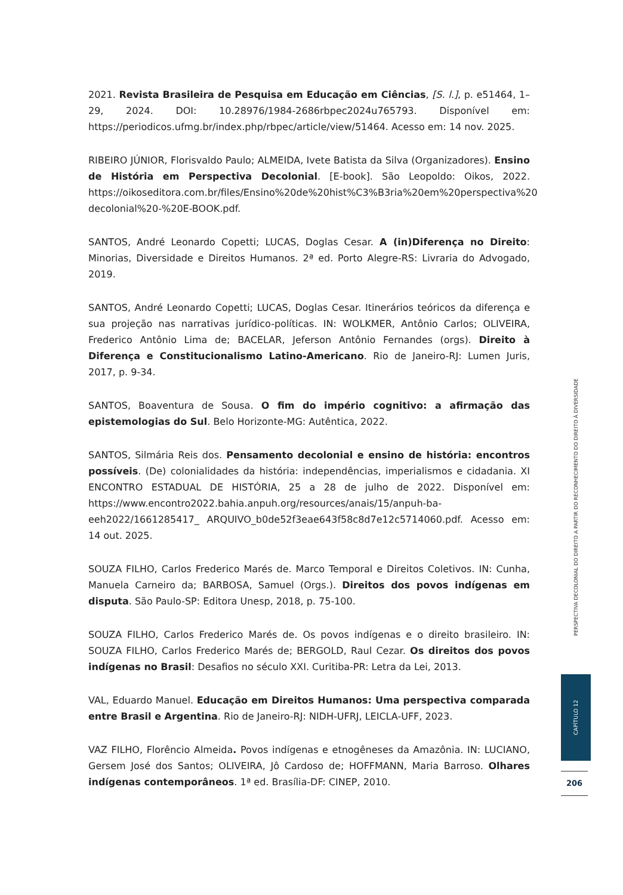2021. Revista Brasileira de Pesquisa em Educação em Ciências, [S. l.], p. e51464, 1–29, 2024. DOI: 10.28976/1984-2686rbpec2024u765793. Disponível em: https://periodicos.ufmg.br/index.php/rbpec/article/view/51464. Acesso em: 14 nov. 2025.
RIBEIRO JÚNIOR, Florisvaldo Paulo; ALMEIDA, Ivete Batista da Silva (Organizadores). Ensino de História em Perspectiva Decolonial. [E-book]. São Leopoldo: Oikos, 2022. https://oikoseditora.com.br/files/Ensino%20de%20hist%C3%B3ria%20em%20perspectiva%20 decolonial%20-%20E-BOOK.pdf.
SANTOS, André Leonardo Copetti; LUCAS, Doglas Cesar. A (in)Diferença no Direito: Minorias, Diversidade e Direitos Humanos. 2ª ed. Porto Alegre-RS: Livraria do Advogado, 2019.
SANTOS, André Leonardo Copetti; LUCAS, Doglas Cesar. Itinerários teóricos da diferença e sua projeção nas narrativas jurídico-políticas. IN: WOLKMER, Antônio Carlos; OLIVEIRA, Frederico Antônio Lima de; BACELAR, Jeferson Antônio Fernandes (orgs). Direito à Diferença e Constitucionalismo Latino-Americano. Rio de Janeiro-RJ: Lumen Juris, 2017, p. 9-34.
SANTOS, Boaventura de Sousa. O fim do império cognitivo: a afirmação das epistemologias do Sul. Belo Horizonte-MG: Autêntica, 2022.
SANTOS, Silmária Reis dos. Pensamento decolonial e ensino de história: encontros possíveis. (De) colonialidades da história: independências, imperialismos e cidadania. XI ENCONTRO ESTADUAL DE HISTÓRIA, 25 a 28 de julho de 2022. Disponível em: https://www.encontro2022.bahia.anpuh.org/resources/anais/15/anpuh-ba-eeh2022/1661285417_ ARQUIVO_b0de52f3eae643f58c8d7e12c5714060.pdf. Acesso em: 14 out. 2025.
SOUZA FILHO, Carlos Frederico Marés de. Marco Temporal e Direitos Coletivos. IN: Cunha, Manuela Carneiro da; BARBOSA, Samuel (Orgs.). Direitos dos povos indígenas em disputa. São Paulo-SP: Editora Unesp, 2018, p. 75-100.
SOUZA FILHO, Carlos Frederico Marés de. Os povos indígenas e o direito brasileiro. IN: SOUZA FILHO, Carlos Frederico Marés de; BERGOLD, Raul Cezar. Os direitos dos povos indígenas no Brasil: Desafios no século XXI. Curitiba-PR: Letra da Lei, 2013.
VAL, Eduardo Manuel. Educação em Direitos Humanos: Uma perspectiva comparada entre Brasil e Argentina. Rio de Janeiro-RJ: NIDH-UFRJ, LEICLA-UFF, 2023.
VAZ FILHO, Florêncio Almeida. Povos indígenas e etnogêneses da Amazônia. IN: LUCIANO, Gersem José dos Santos; OLIVEIRA, Jô Cardoso de; HOFFMANN, Maria Barroso. Olhares indígenas contemporâneos. 1ª ed. Brasília-DF: CINEP, 2010.
PERSPECTIVA DECOLONIAL DO DIREITO A PARTIR DO RECONHECIMENTO DO DIREITO À DIVERSIDADE
CAPÍTULO 12
206